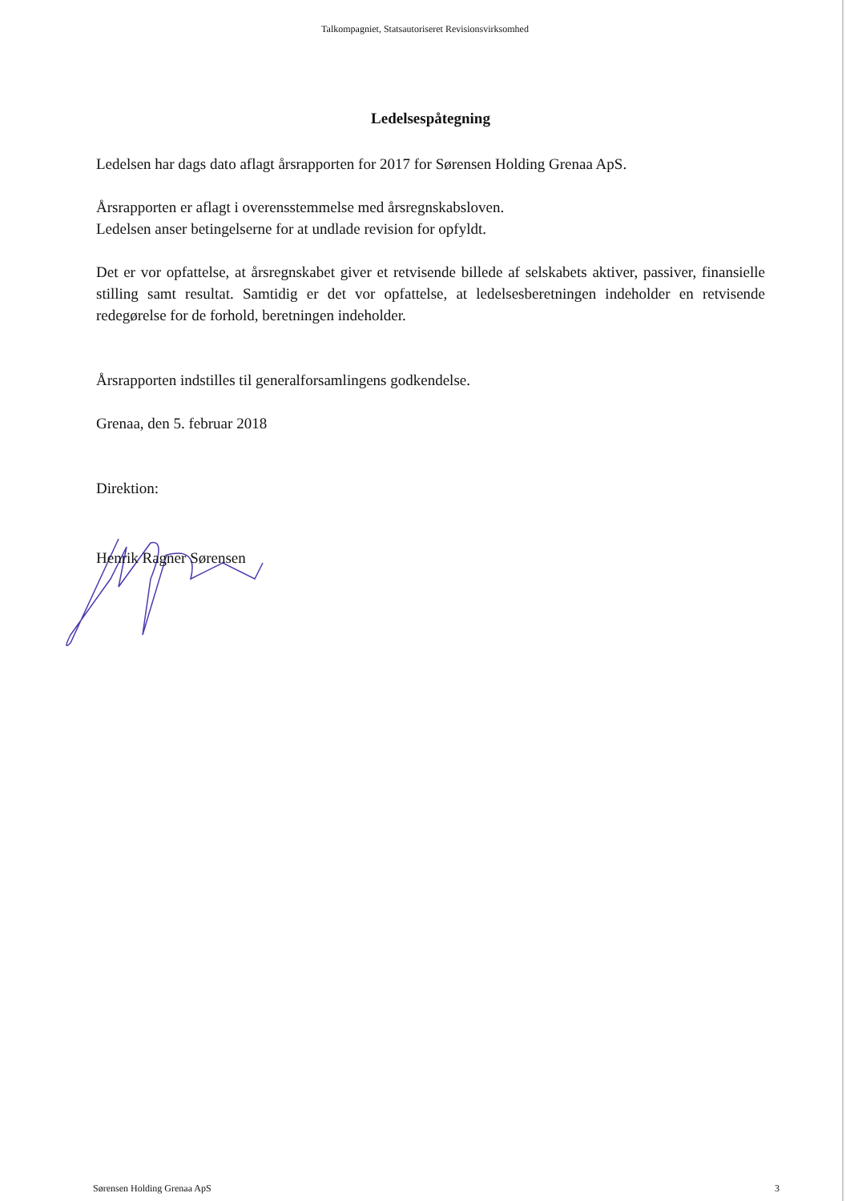Talkompagniet, Statsautoriseret Revisionsvirksomhed
Ledelsespåtegning
Ledelsen har dags dato aflagt årsrapporten for 2017 for Sørensen Holding Grenaa ApS.
Årsrapporten er aflagt i overensstemmelse med årsregnskabsloven.
Ledelsen anser betingelserne for at undlade revision for opfyldt.
Det er vor opfattelse, at årsregnskabet giver et retvisende billede af selskabets aktiver, passiver, finansielle stilling samt resultat. Samtidig er det vor opfattelse, at ledelsesberetningen indeholder en retvisende redegørelse for de forhold, beretningen indeholder.
Årsrapporten indstilles til generalforsamlingens godkendelse.
Grenaa, den 5. februar 2018
Direktion:
Henrik Ragner Sørensen
Sørensen Holding Grenaa ApS 3